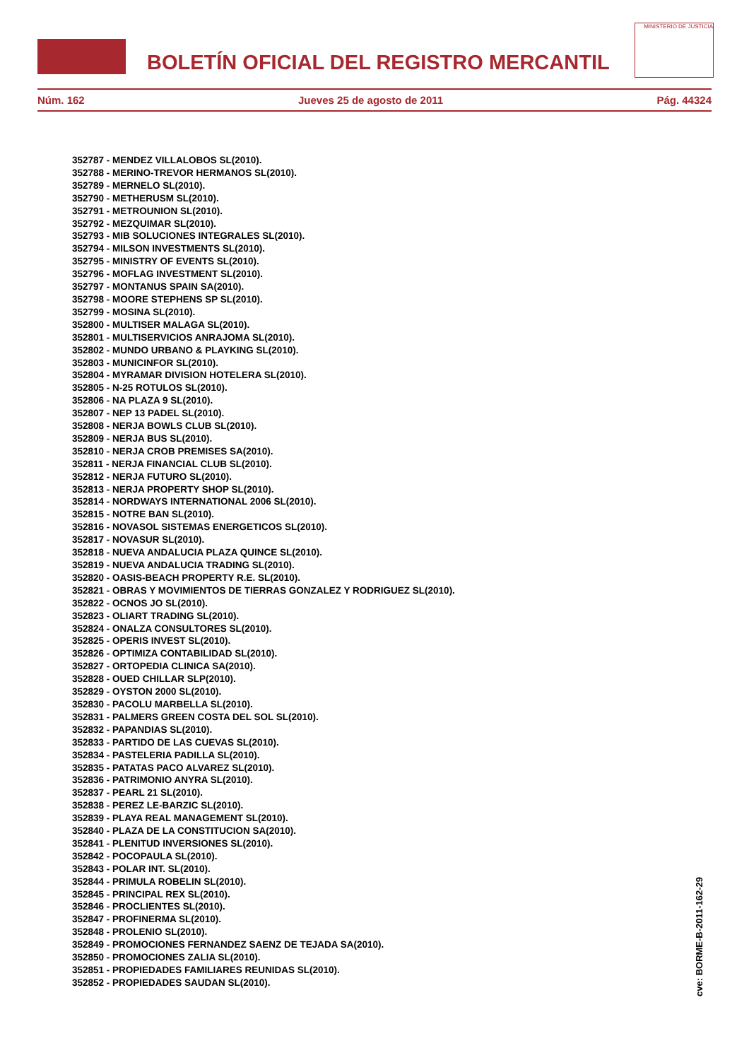BOLETÍN OFICIAL DEL REGISTRO MERCANTIL
MINISTERIO DE JUSTICIA
Núm. 162 Jueves 25 de agosto de 2011 Pág. 44324
352787 - MENDEZ VILLALOBOS SL(2010).
352788 - MERINO-TREVOR HERMANOS SL(2010).
352789 - MERNELO SL(2010).
352790 - METHERUSM SL(2010).
352791 - METROUNION SL(2010).
352792 - MEZQUIMAR SL(2010).
352793 - MIB SOLUCIONES INTEGRALES SL(2010).
352794 - MILSON INVESTMENTS SL(2010).
352795 - MINISTRY OF EVENTS SL(2010).
352796 - MOFLAG INVESTMENT SL(2010).
352797 - MONTANUS SPAIN SA(2010).
352798 - MOORE STEPHENS SP SL(2010).
352799 - MOSINA SL(2010).
352800 - MULTISER MALAGA SL(2010).
352801 - MULTISERVICIOS ANRAJOMA SL(2010).
352802 - MUNDO URBANO & PLAYKING SL(2010).
352803 - MUNICINFOR SL(2010).
352804 - MYRAMAR DIVISION HOTELERA SL(2010).
352805 - N-25 ROTULOS SL(2010).
352806 - NA PLAZA 9 SL(2010).
352807 - NEP 13 PADEL SL(2010).
352808 - NERJA BOWLS CLUB SL(2010).
352809 - NERJA BUS SL(2010).
352810 - NERJA CROB PREMISES SA(2010).
352811 - NERJA FINANCIAL CLUB SL(2010).
352812 - NERJA FUTURO SL(2010).
352813 - NERJA PROPERTY SHOP SL(2010).
352814 - NORDWAYS INTERNATIONAL 2006 SL(2010).
352815 - NOTRE BAN SL(2010).
352816 - NOVASOL SISTEMAS ENERGETICOS SL(2010).
352817 - NOVASUR SL(2010).
352818 - NUEVA ANDALUCIA PLAZA QUINCE SL(2010).
352819 - NUEVA ANDALUCIA TRADING SL(2010).
352820 - OASIS-BEACH PROPERTY R.E. SL(2010).
352821 - OBRAS Y MOVIMIENTOS DE TIERRAS GONZALEZ Y RODRIGUEZ SL(2010).
352822 - OCNOS JO SL(2010).
352823 - OLIART TRADING SL(2010).
352824 - ONALZA CONSULTORES SL(2010).
352825 - OPERIS INVEST SL(2010).
352826 - OPTIMIZA CONTABILIDAD SL(2010).
352827 - ORTOPEDIA CLINICA SA(2010).
352828 - OUED CHILLAR SLP(2010).
352829 - OYSTON 2000 SL(2010).
352830 - PACOLU MARBELLA SL(2010).
352831 - PALMERS GREEN COSTA DEL SOL SL(2010).
352832 - PAPANDIAS SL(2010).
352833 - PARTIDO DE LAS CUEVAS SL(2010).
352834 - PASTELERIA PADILLA SL(2010).
352835 - PATATAS PACO ALVAREZ SL(2010).
352836 - PATRIMONIO ANYRA SL(2010).
352837 - PEARL 21 SL(2010).
352838 - PEREZ LE-BARZIC SL(2010).
352839 - PLAYA REAL MANAGEMENT SL(2010).
352840 - PLAZA DE LA CONSTITUCION SA(2010).
352841 - PLENITUD INVERSIONES SL(2010).
352842 - POCOPAULA SL(2010).
352843 - POLAR INT. SL(2010).
352844 - PRIMULA ROBELIN SL(2010).
352845 - PRINCIPAL REX SL(2010).
352846 - PROCLIENTES SL(2010).
352847 - PROFINERMA SL(2010).
352848 - PROLENIO SL(2010).
352849 - PROMOCIONES FERNANDEZ SAENZ DE TEJADA SA(2010).
352850 - PROMOCIONES ZALIA SL(2010).
352851 - PROPIEDADES FAMILIARES REUNIDAS SL(2010).
352852 - PROPIEDADES SAUDAN SL(2010).
cve: BORME-B-2011-162-29